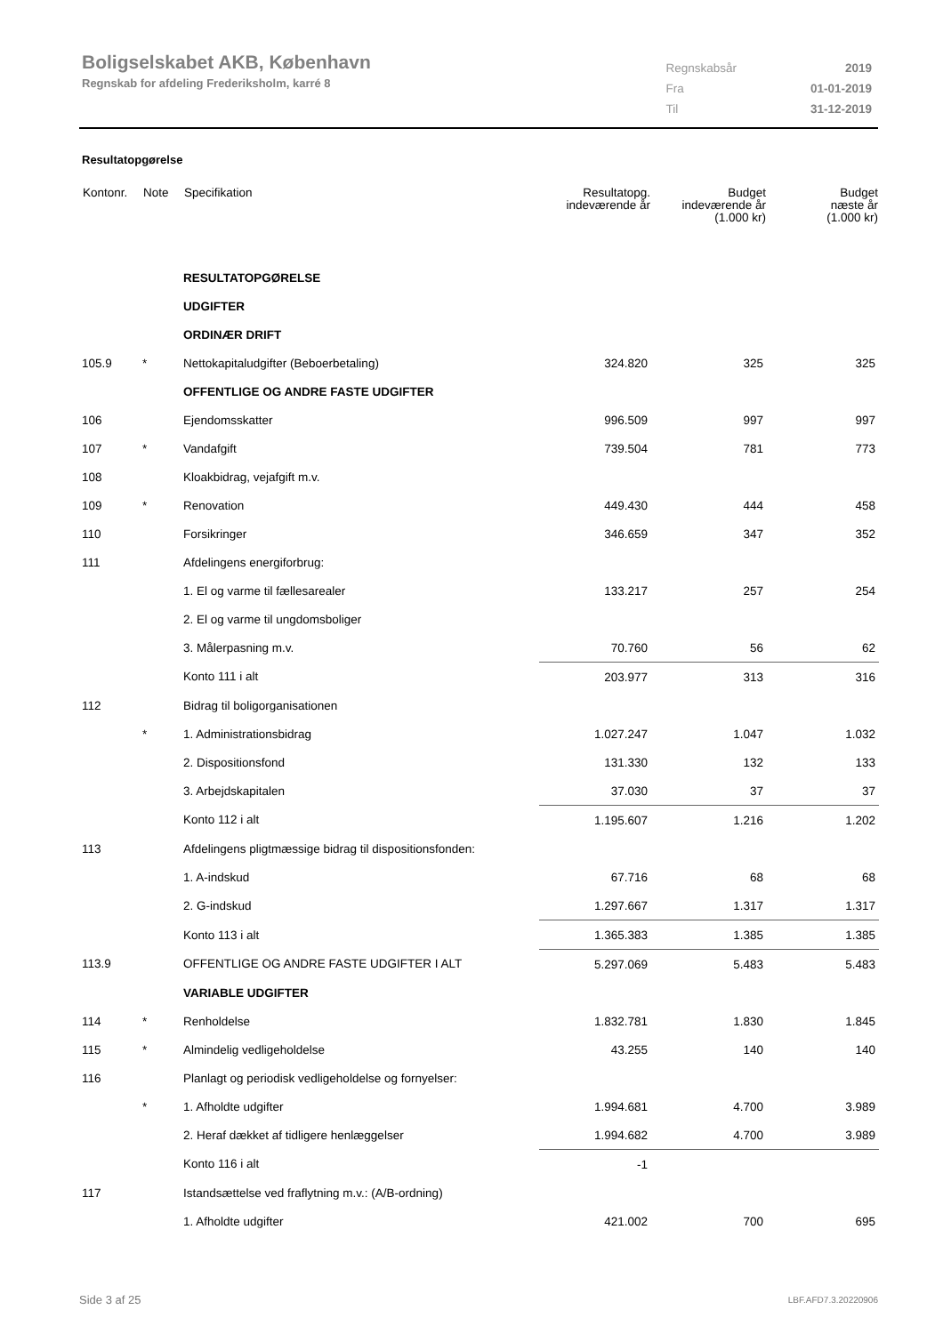Boligselskabet AKB, København
Regnskab for afdeling Frederiksholm, karré 8
| Regnskabsår | 2019 |
| Fra | 01-01-2019 |
| Til | 31-12-2019 |
Resultatopgørelse
| Kontonr. | Note | Specifikation | Resultatopg. indeværende år | Budget indeværende år (1.000 kr) | Budget næste år (1.000 kr) |
| --- | --- | --- | --- | --- | --- |
| | | RESULTATOPGØRELSE | | | |
| | | UDGIFTER | | | |
| | | ORDINÆR DRIFT | | | |
| 105.9 | * | Nettokapitaludgifter (Beboerbetaling) | 324.820 | 325 | 325 |
| | | OFFENTLIGE OG ANDRE FASTE UDGIFTER | | | |
| 106 | | Ejendomsskatter | 996.509 | 997 | 997 |
| 107 | * | Vandafgift | 739.504 | 781 | 773 |
| 108 | | Kloakbidrag, vejafgift m.v. | | | |
| 109 | * | Renovation | 449.430 | 444 | 458 |
| 110 | | Forsikringer | 346.659 | 347 | 352 |
| 111 | | Afdelingens energiforbrug: | | | |
| | | 1. El og varme til fællesarealer | 133.217 | 257 | 254 |
| | | 2. El og varme til ungdomsboliger | | | |
| | | 3. Målerpasning m.v. | 70.760 | 56 | 62 |
| | | Konto 111 i alt | 203.977 | 313 | 316 |
| 112 | | Bidrag til boligorganisationen | | | |
| | * | 1. Administrationsbidrag | 1.027.247 | 1.047 | 1.032 |
| | | 2. Dispositionsfond | 131.330 | 132 | 133 |
| | | 3. Arbejdskapitalen | 37.030 | 37 | 37 |
| | | Konto 112 i alt | 1.195.607 | 1.216 | 1.202 |
| 113 | | Afdelingens pligtmæssige bidrag til dispositionsfonden: | | | |
| | | 1. A-indskud | 67.716 | 68 | 68 |
| | | 2. G-indskud | 1.297.667 | 1.317 | 1.317 |
| | | Konto 113 i alt | 1.365.383 | 1.385 | 1.385 |
| 113.9 | | OFFENTLIGE OG ANDRE FASTE UDGIFTER I ALT | 5.297.069 | 5.483 | 5.483 |
| | | VARIABLE UDGIFTER | | | |
| 114 | * | Renholdelse | 1.832.781 | 1.830 | 1.845 |
| 115 | * | Almindelig vedligeholdelse | 43.255 | 140 | 140 |
| 116 | | Planlagt og periodisk vedligeholdelse og fornyelser: | | | |
| | * | 1. Afholdte udgifter | 1.994.681 | 4.700 | 3.989 |
| | | 2. Heraf dækket af tidligere henlæggelser | 1.994.682 | 4.700 | 3.989 |
| | | Konto 116 i alt | -1 | | |
| 117 | | Istandsættelse ved fraflytning m.v.: (A/B-ordning) | | | |
| | | 1. Afholdte udgifter | 421.002 | 700 | 695 |
Side 3 af 25 LBF.AFD7.3.20220906